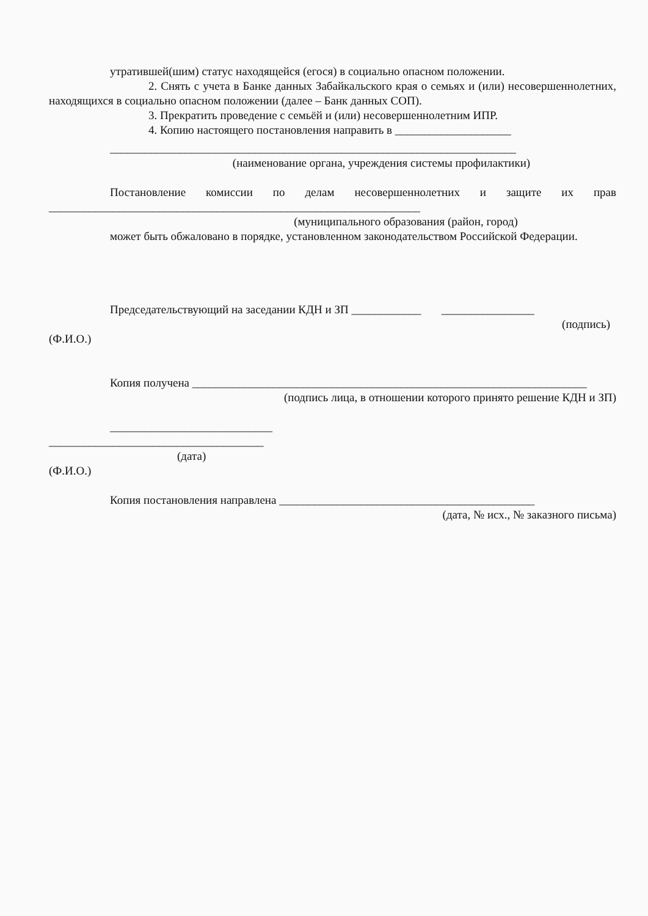утратившей(шим) статус находящейся (егося) в социально опасном положении.
2. Снять с учета в Банке данных Забайкальского края о семьях и (или) несовершеннолетних, находящихся в социально опасном положении (далее – Банк данных СОП).
3. Прекратить проведение с семьёй и (или) несовершеннолетним ИПР.
4. Копию настоящего постановления направить в ____________________
______________________________________________________________________
(наименование органа, учреждения системы профилактики)
Постановление комиссии по делам несовершеннолетних и защите их прав ________________________________________________________________
(муниципального образования (район, город)
может быть обжаловано в порядке, установленном законодательством Российской Федерации.
Председательствующий на заседании КДН и ЗП ____________ ________________
(подпись)
(Ф.И.О.)
Копия получена ____________________________________________________________________
(подпись лица, в отношении которого принято решение КДН и ЗП)
____________________________
_____________________________________
(дата)
(Ф.И.О.)
Копия постановления направлена ____________________________________________
(дата, № исх., № заказного письма)